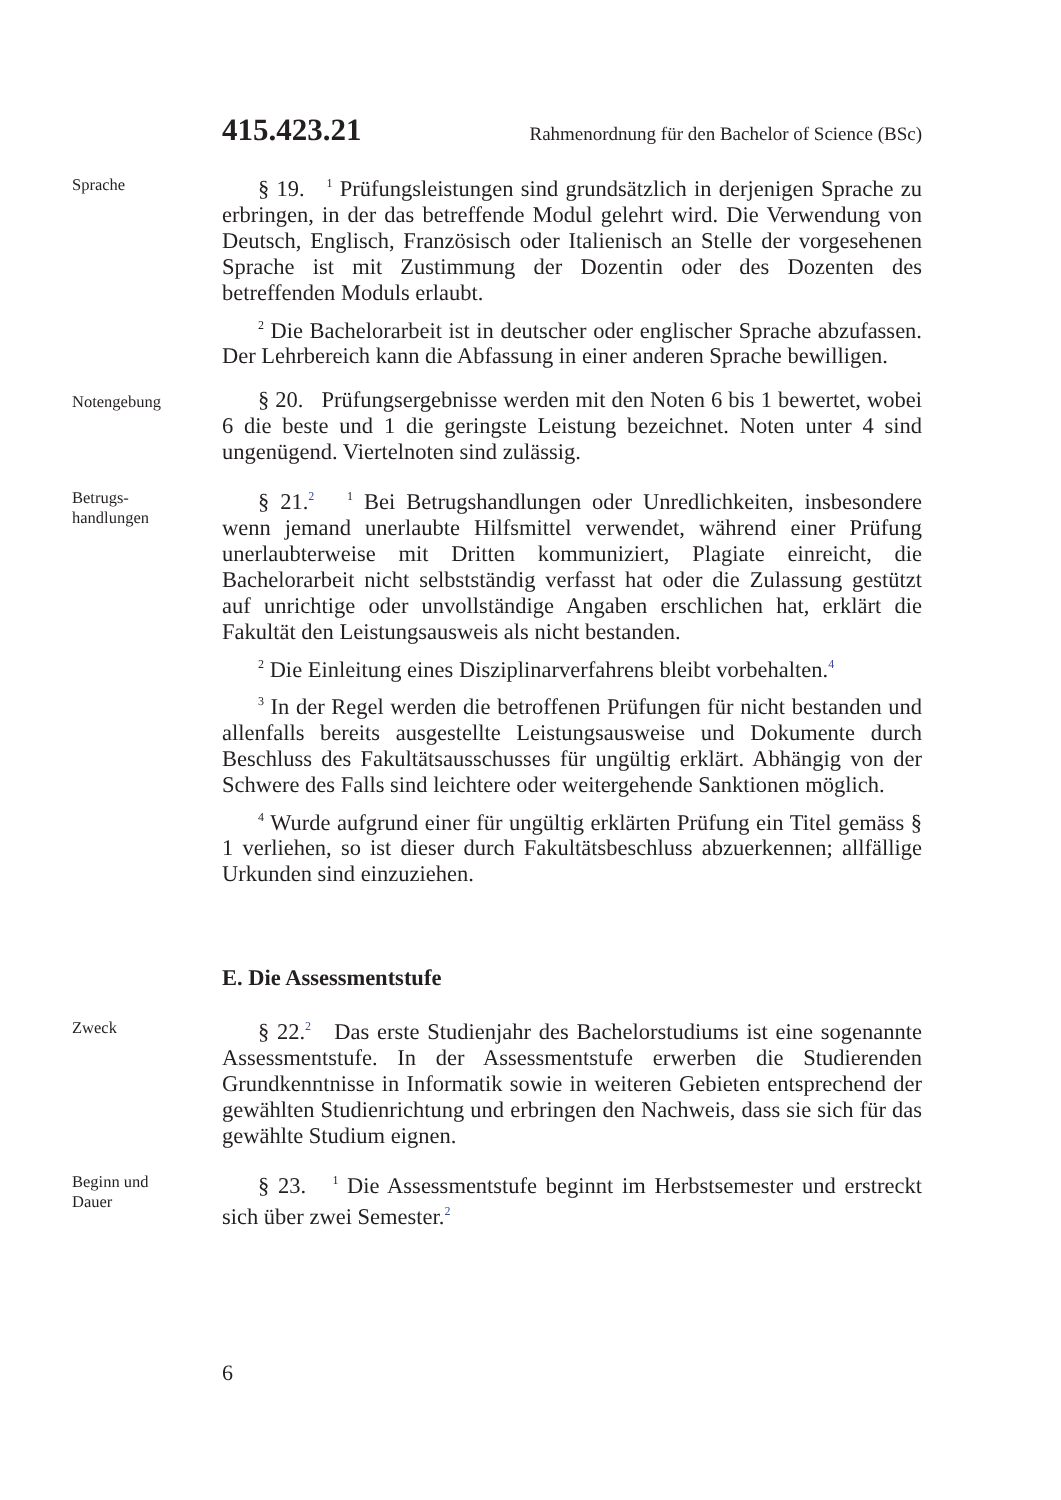415.423.21 Rahmenordnung für den Bachelor of Science (BSc)
Sprache
§ 19. <sup>1</sup> Prüfungsleistungen sind grundsätzlich in derjenigen Sprache zu erbringen, in der das betreffende Modul gelehrt wird. Die Verwendung von Deutsch, Englisch, Französisch oder Italienisch an Stelle der vorgesehenen Sprache ist mit Zustimmung der Dozentin oder des Dozenten des betreffenden Moduls erlaubt.
<sup>2</sup> Die Bachelorarbeit ist in deutscher oder englischer Sprache abzufassen. Der Lehrbereich kann die Abfassung in einer anderen Sprache bewilligen.
Notengebung
§ 20. Prüfungsergebnisse werden mit den Noten 6 bis 1 bewertet, wobei 6 die beste und 1 die geringste Leistung bezeichnet. Noten unter 4 sind ungenügend. Viertelnoten sind zulässig.
Betrugs-
handlungen
§ 21.<sup>2</sup> <sup>1</sup> Bei Betrugshandlungen oder Unredlichkeiten, insbesondere wenn jemand unerlaubte Hilfsmittel verwendet, während einer Prüfung unerlaubterweise mit Dritten kommuniziert, Plagiate einreicht, die Bachelorarbeit nicht selbstständig verfasst hat oder die Zulassung gestützt auf unrichtige oder unvollständige Angaben erschlichen hat, erklärt die Fakultät den Leistungsausweis als nicht bestanden.
<sup>2</sup> Die Einleitung eines Disziplinarverfahrens bleibt vorbehalten.<sup>4</sup>
<sup>3</sup> In der Regel werden die betroffenen Prüfungen für nicht bestanden und allenfalls bereits ausgestellte Leistungsausweise und Dokumente durch Beschluss des Fakultätsausschusses für ungültig erklärt. Abhängig von der Schwere des Falls sind leichtere oder weitergehende Sanktionen möglich.
<sup>4</sup> Wurde aufgrund einer für ungültig erklärten Prüfung ein Titel gemäss § 1 verliehen, so ist dieser durch Fakultätsbeschluss abzuerkennen; allfällige Urkunden sind einzuziehen.
E. Die Assessmentstufe
Zweck
§ 22.<sup>2</sup> Das erste Studienjahr des Bachelorstudiums ist eine sogenannte Assessmentstufe. In der Assessmentstufe erwerben die Studierenden Grundkenntnisse in Informatik sowie in weiteren Gebieten entsprechend der gewählten Studienrichtung und erbringen den Nachweis, dass sie sich für das gewählte Studium eignen.
Beginn und
Dauer
§ 23. <sup>1</sup> Die Assessmentstufe beginnt im Herbstsemester und erstreckt sich über zwei Semester.<sup>2</sup>
6